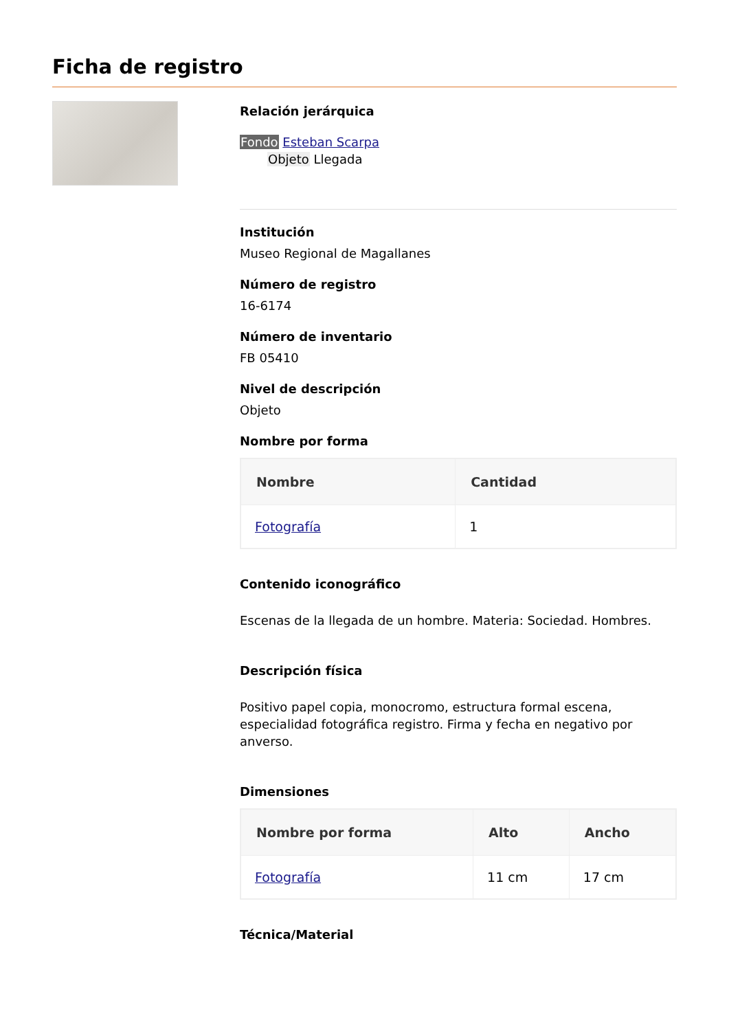Ficha de registro
Relación jerárquica
Fondo Esteban Scarpa
Objeto Llegada
Institución
Museo Regional de Magallanes
Número de registro
16-6174
Número de inventario
FB 05410
Nivel de descripción
Objeto
Nombre por forma
| Nombre | Cantidad |
| --- | --- |
| Fotografía | 1 |
Contenido iconográfico
Escenas de la llegada de un hombre. Materia: Sociedad. Hombres.
Descripción física
Positivo papel copia, monocromo, estructura formal escena, especialidad fotográfica registro. Firma y fecha en negativo por anverso.
Dimensiones
| Nombre por forma | Alto | Ancho |
| --- | --- | --- |
| Fotografía | 11 cm | 17 cm |
Técnica/Material